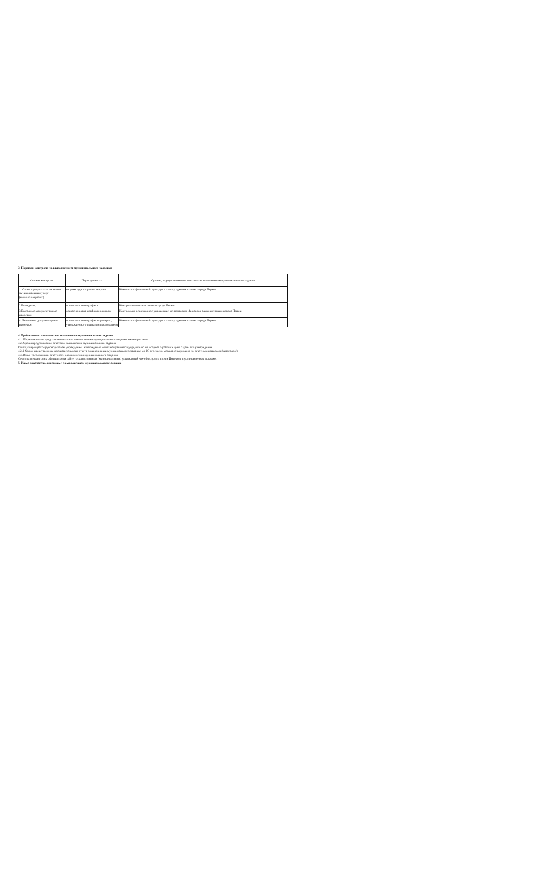3. Порядок контроля за выполнением муниципального задания:
| Формы контроля | Периодичность | Органы, осуществляющие контроль за выполнением муниципального задания |
| --- | --- | --- |
| 1. Отчет о результатах оказания муниципальных услуг (выпонения работ) | не реже одного раза в квартал | Комитет по физической культуре и спорту администрации города Перми |
| 2 Выездные, | согласно плана-графика | Контрольно-счетная палата города Перми |
| 3.Выездные, документарные проверки | согласно плана-графика проверок | Контрольно-ревизионное управление департамента финансов администрации города Перми |
| 4. Выездные, документарные проверки | согласно плана-графика проверок, утвержденного приказом председателя | Комитет по физической культуре и спорту администрации города Перми |
4. Требования к отчетности о выполнении муниципального задания.
4.1. Периодичность представления отчета о выполнении муниципального задания: ежеквартально
4.2. Сроки представления отчетов о выполнении муниципального задания
Отчет утверждается руководителем учреждения. Утвержденый отчет направляется учредителю не позднее 5 рабочих дней с даты его утверждения.
4.2.1 Сроки представления предварительного отчета о выполнении муниципального задания: до 10-ого числа месяца, следующего за отчетным периодом (кварталом)
4.3. Иные требования к отчетности о выполнении муниципального задания
Отчет размещается на официальном сайте государственных (муниципальных) учреждений www.bus.gov.ru в сети Интернет в установленном порядке.
5. Иные показатели, связанные с выполнением муниципального задания.